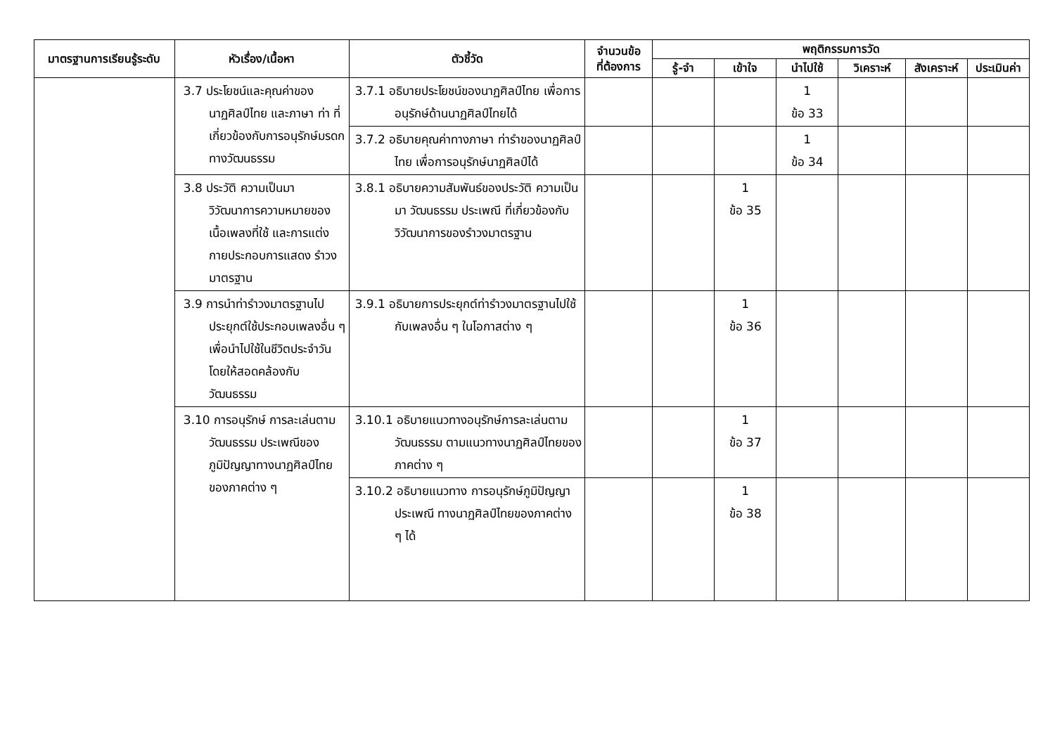| มาตรฐานการเรียนรู้ระดับ | หัวเรื่อง/เนื้อหา | ตัวชี้วัด | จำนวนข้อ ที่ต้องการ | พฤติกรรมการวัด | | | | | |
| --- | --- | --- | --- | --- | --- | --- | --- | --- | --- |
| | | | | รู้-จำ | เข้าใจ | นำไปใช้ | วิเคราะห์ | สังเคราะห์ | ประเมินค่า |
| | 3.7 ประโยชน์และคุณค่าของนาฏศิลป์ไทย และภาษา ท่า ที่เกี่ยวข้องกับการอนุรักษ์มรดกทางวัฒนธรรม | 3.7.1 อธิบายประโยชน์ของนาฏศิลป์ไทย เพื่อการอนุรักษ์ด้านนาฏศิลป์ไทยได้ | | | | 1 ข้อ 33 | | | |
| | | 3.7.2 อธิบายคุณค่าทางภาษา ท่ารำของนาฏศิลป์ไทย เพื่อการอนุรักษ์นาฏศิลป์ได้ | | | | 1 ข้อ 34 | | | |
| | 3.8 ประวัติ ความเป็นมา วิวัฒนาการความหมายของเนื้อเพลงที่ใช้ และการแต่งกายประกอบการแสดง รำวงมาตรฐาน | 3.8.1 อธิบายความสัมพันธ์ของประวัติ ความเป็นมา วัฒนธรรม ประเพณี ที่เกี่ยวข้องกับวิวัฒนาการของรำวงมาตรฐาน | | | 1 ข้อ 35 | | | | |
| | 3.9 การนำท่ารำวงมาตรฐานไป ประยุกต์ใช้ประกอบเพลงอื่น ๆ เพื่อนำไปใช้ในชีวิตประจำวัน โดยให้สอดคล้องกับวัฒนธรรม | 3.9.1 อธิบายการประยุกต์ท่ารำวงมาตรฐานไปใช้กับเพลงอื่น ๆ ในโอกาสต่าง ๆ | | | 1 ข้อ 36 | | | | |
| | 3.10 การอนุรักษ์ การละเล่นตามวัฒนธรรม ประเพณีของภูมิปัญญาทางนาฏศิลป์ไทยของภาคต่าง ๆ | 3.10.1 อธิบายแนวทางอนุรักษ์การละเล่นตามวัฒนธรรม ตามแนวทางนาฏศิลป์ไทยของภาคต่าง ๆ | | | 1 ข้อ 37 | | | | |
| | | 3.10.2 อธิบายแนวทาง การอนุรักษ์ภูมิปัญญา ประเพณี ทางนาฏศิลป์ไทยของภาคต่าง ๆ ได้ | | | 1 ข้อ 38 | | | | |